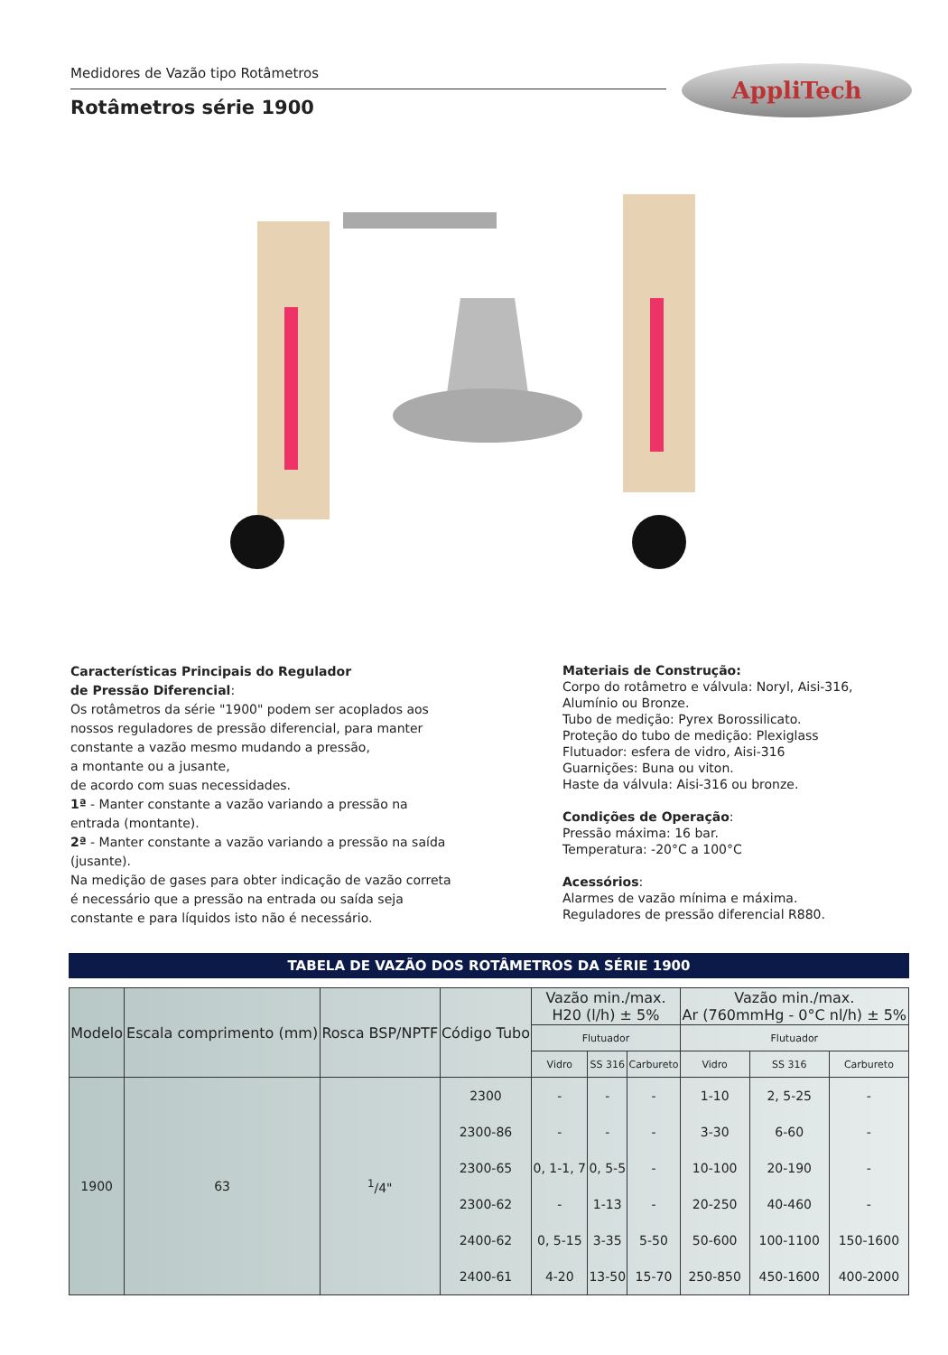Medidores de Vazão tipo Rotâmetros
Rotâmetros série 1900
AppliTech
Características Principais do Regulador
de Pressão Diferencial:
Os rotâmetros da série "1900" podem ser acoplados aos nossos reguladores de pressão diferencial, para manter constante a vazão mesmo mudando a pressão,
a montante ou a jusante,
de acordo com suas necessidades.
1ª - Manter constante a vazão variando a pressão na entrada (montante).
2ª - Manter constante a vazão variando a pressão na saída (jusante).
Na medição de gases para obter indicação de vazão correta é necessário que a pressão na entrada ou saída seja constante e para líquidos isto não é necessário.
Materiais de Construção:
Corpo do rotâmetro e válvula: Noryl, Aisi-316, Alumínio ou Bronze.
Tubo de medição: Pyrex Borossilicato.
Proteção do tubo de medição: Plexiglass
Flutuador: esfera de vidro, Aisi-316
Guarnições: Buna ou viton.
Haste da válvula: Aisi-316 ou bronze.
Condições de Operação:
Pressão máxima: 16 bar.
Temperatura: -20°C a 100°C
Acessórios:
Alarmes de vazão mínima e máxima.
Reguladores de pressão diferencial R880.
TABELA DE VAZÃO DOS ROTÂMETROS DA SÉRIE 1900
| Modelo | Escala comprimento (mm) | Rosca BSP/NPTF | Código Tubo | Vazão min./max. H20 (l/h) ± 5% | | | Vazão min./max. Ar (760mmHg - 0°C nl/h) ± 5% | | |
| --- | --- | --- | --- | --- | --- | --- | --- | --- | --- |
| | | | | Flutuador | | | Flutuador | | |
| | | | | Vidro | SS 316 | Carbureto | Vidro | SS 316 | Carbureto |
| 1900 | 63 | <sup>1</sup>/4" | 2300 | - | - | - | 1-10 | 2, 5-25 | - |
| | | | 2300-86 | - | - | - | 3-30 | 6-60 | - |
| | | | 2300-65 | 0, 1-1, 7 | 0, 5-5 | - | 10-100 | 20-190 | - |
| | | | 2300-62 | - | 1-13 | - | 20-250 | 40-460 | - |
| | | | 2400-62 | 0, 5-15 | 3-35 | 5-50 | 50-600 | 100-1100 | 150-1600 |
| | | | 2400-61 | 4-20 | 13-50 | 15-70 | 250-850 | 450-1600 | 400-2000 |